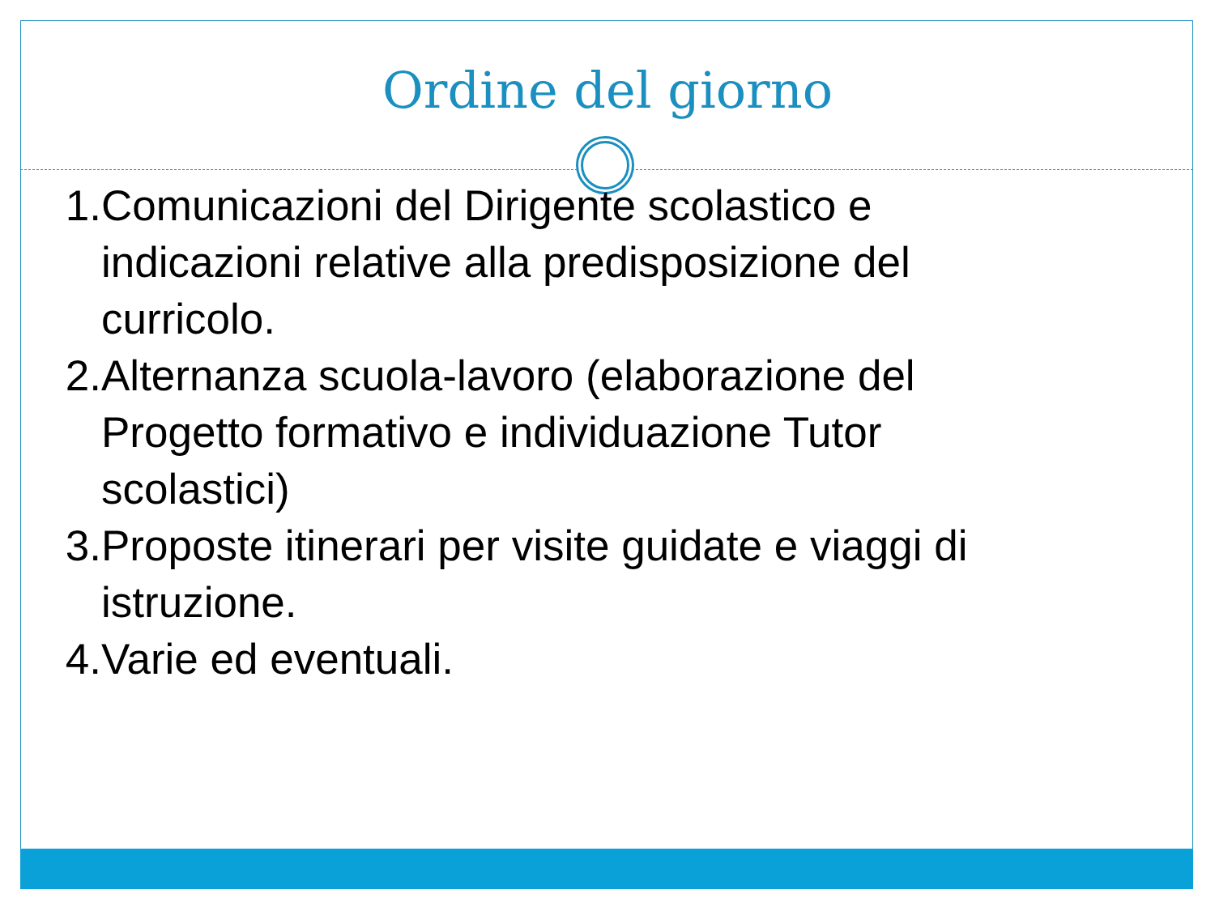Ordine del giorno
1. Comunicazioni del Dirigente scolastico e indicazioni relative alla predisposizione del curricolo.
2. Alternanza scuola-lavoro (elaborazione del Progetto formativo e individuazione Tutor scolastici)
3. Proposte itinerari per visite guidate e viaggi di istruzione.
4. Varie ed eventuali.